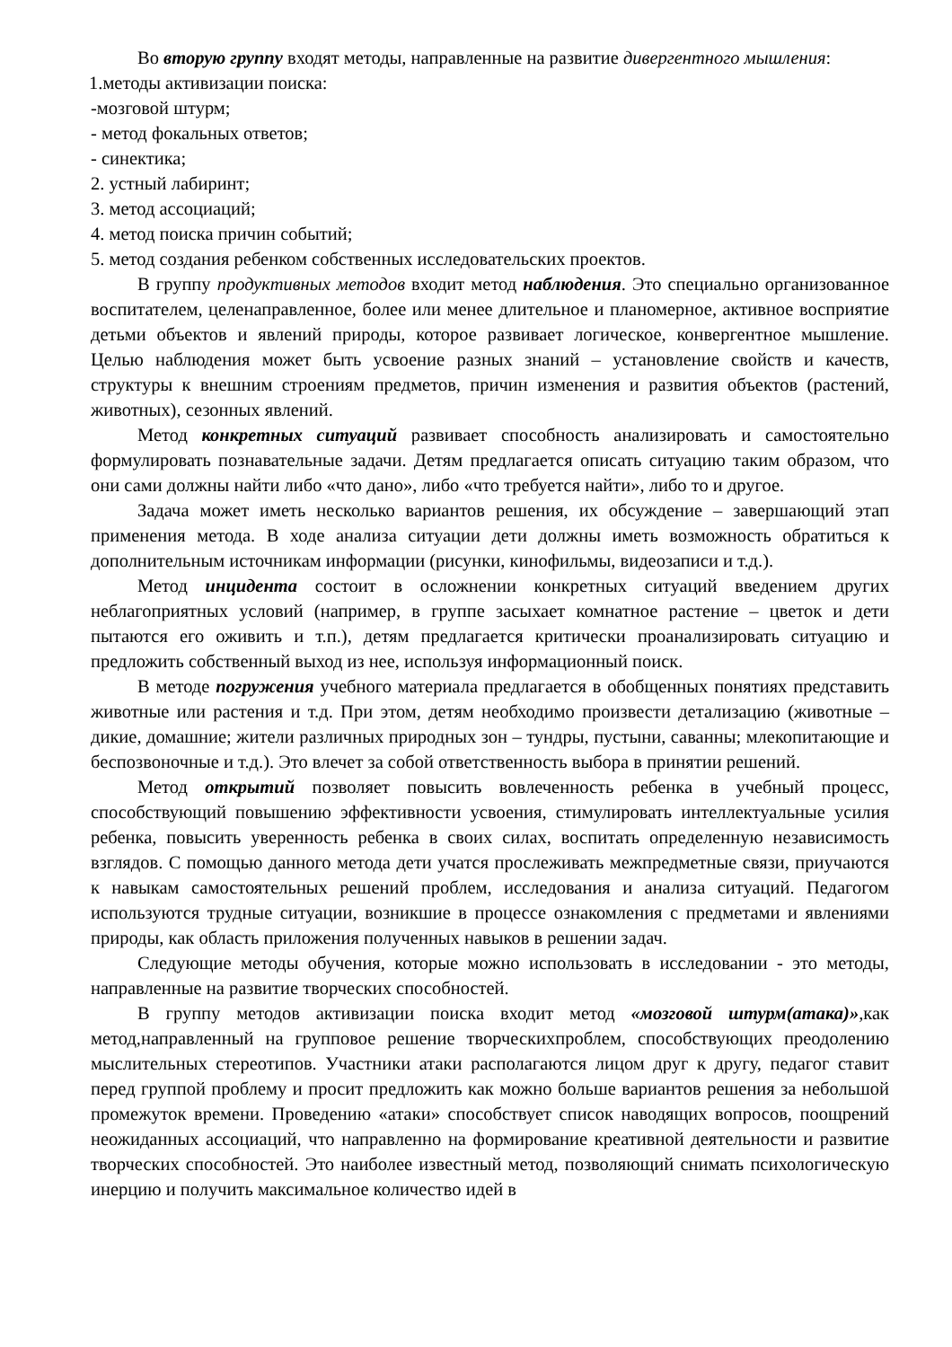Во вторую группу входят методы, направленные на развитие дивергентного мышления:
1.методы активизации поиска:
-мозговой штурм;
- метод фокальных ответов;
- синектика;
2. устный лабиринт;
3. метод ассоциаций;
4. метод поиска причин событий;
5. метод создания ребенком собственных исследовательских проектов.
В группу продуктивных методов входит метод наблюдения. Это специально организованное воспитателем, целенаправленное, более или менее длительное и планомерное, активное восприятие детьми объектов и явлений природы, которое развивает логическое, конвергентное мышление. Целью наблюдения может быть усвоение разных знаний – установление свойств и качеств, структуры к внешним строениям предметов, причин изменения и развития объектов (растений, животных), сезонных явлений.
Метод конкретных ситуаций развивает способность анализировать и самостоятельно формулировать познавательные задачи. Детям предлагается описать ситуацию таким образом, что они сами должны найти либо «что дано», либо «что требуется найти», либо то и другое.
Задача может иметь несколько вариантов решения, их обсуждение – завершающий этап применения метода. В ходе анализа ситуации дети должны иметь возможность обратиться к дополнительным источникам информации (рисунки, кинофильмы, видеозаписи и т.д.).
Метод инцидента состоит в осложнении конкретных ситуаций введением других неблагоприятных условий (например, в группе засыхает комнатное растение – цветок и дети пытаются его оживить и т.п.), детям предлагается критически проанализировать ситуацию и предложить собственный выход из нее, используя информационный поиск.
В методе погружения учебного материала предлагается в обобщенных понятиях представить животные или растения и т.д. При этом, детям необходимо произвести детализацию (животные – дикие, домашние; жители различных природных зон – тундры, пустыни, саванны; млекопитающие и беспозвоночные и т.д.). Это влечет за собой ответственность выбора в принятии решений.
Метод открытий позволяет повысить вовлеченность ребенка в учебный процесс, способствующий повышению эффективности усвоения, стимулировать интеллектуальные усилия ребенка, повысить уверенность ребенка в своих силах, воспитать определенную независимость взглядов. С помощью данного метода дети учатся прослеживать межпредметные связи, приучаются к навыкам самостоятельных решений проблем, исследования и анализа ситуаций. Педагогом используются трудные ситуации, возникшие в процессе ознакомления с предметами и явлениями природы, как область приложения полученных навыков в решении задач.
Следующие методы обучения, которые можно использовать в исследовании - это методы, направленные на развитие творческих способностей.
В группу методов активизации поиска входит метод «мозговой штурм(атака)»,как метод,направленный на групповое решение творческихпроблем, способствующих преодолению мыслительных стереотипов. Участники атаки располагаются лицом друг к другу, педагог ставит перед группой проблему и просит предложить как можно больше вариантов решения за небольшой промежуток времени. Проведению «атаки» способствует список наводящих вопросов, поощрений неожиданных ассоциаций, что направленно на формирование креативной деятельности и развитие творческих способностей. Это наиболее известный метод, позволяющий снимать психологическую инерцию и получить максимальное количество идей в